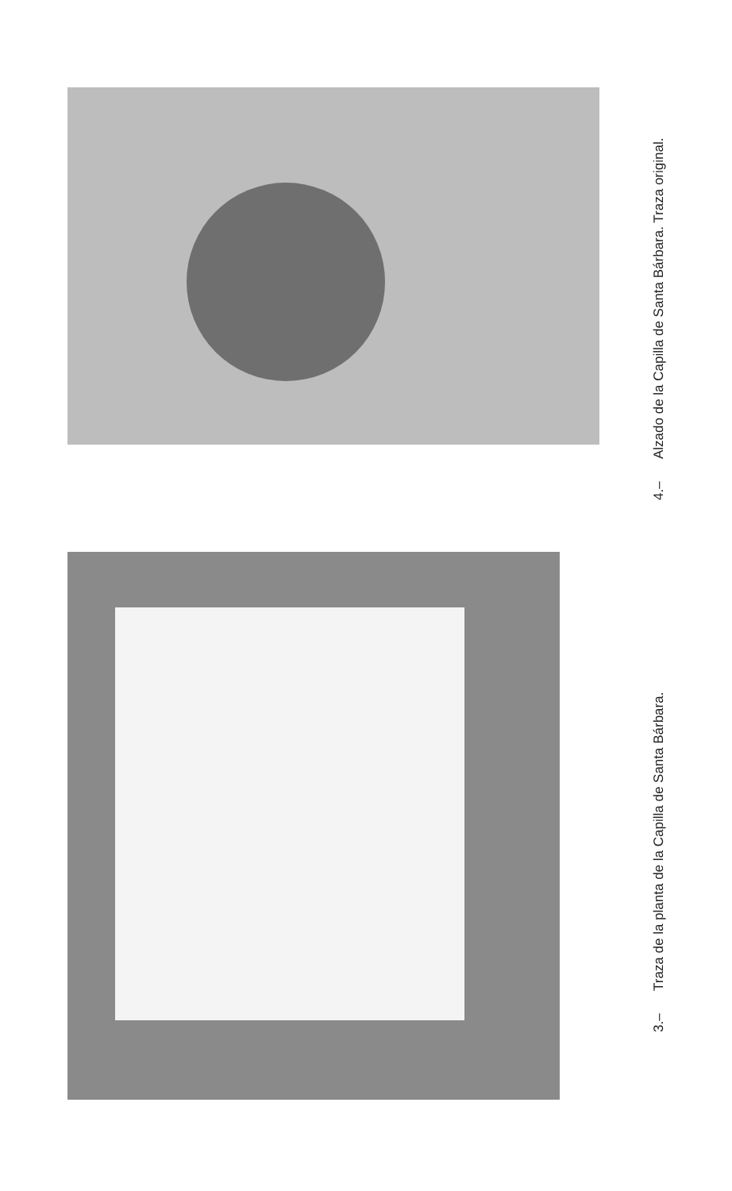4.– Alzado de la Capilla de Santa Bárbara. Traza original.
3.– Traza de la planta de la Capilla de Santa Bárbara.